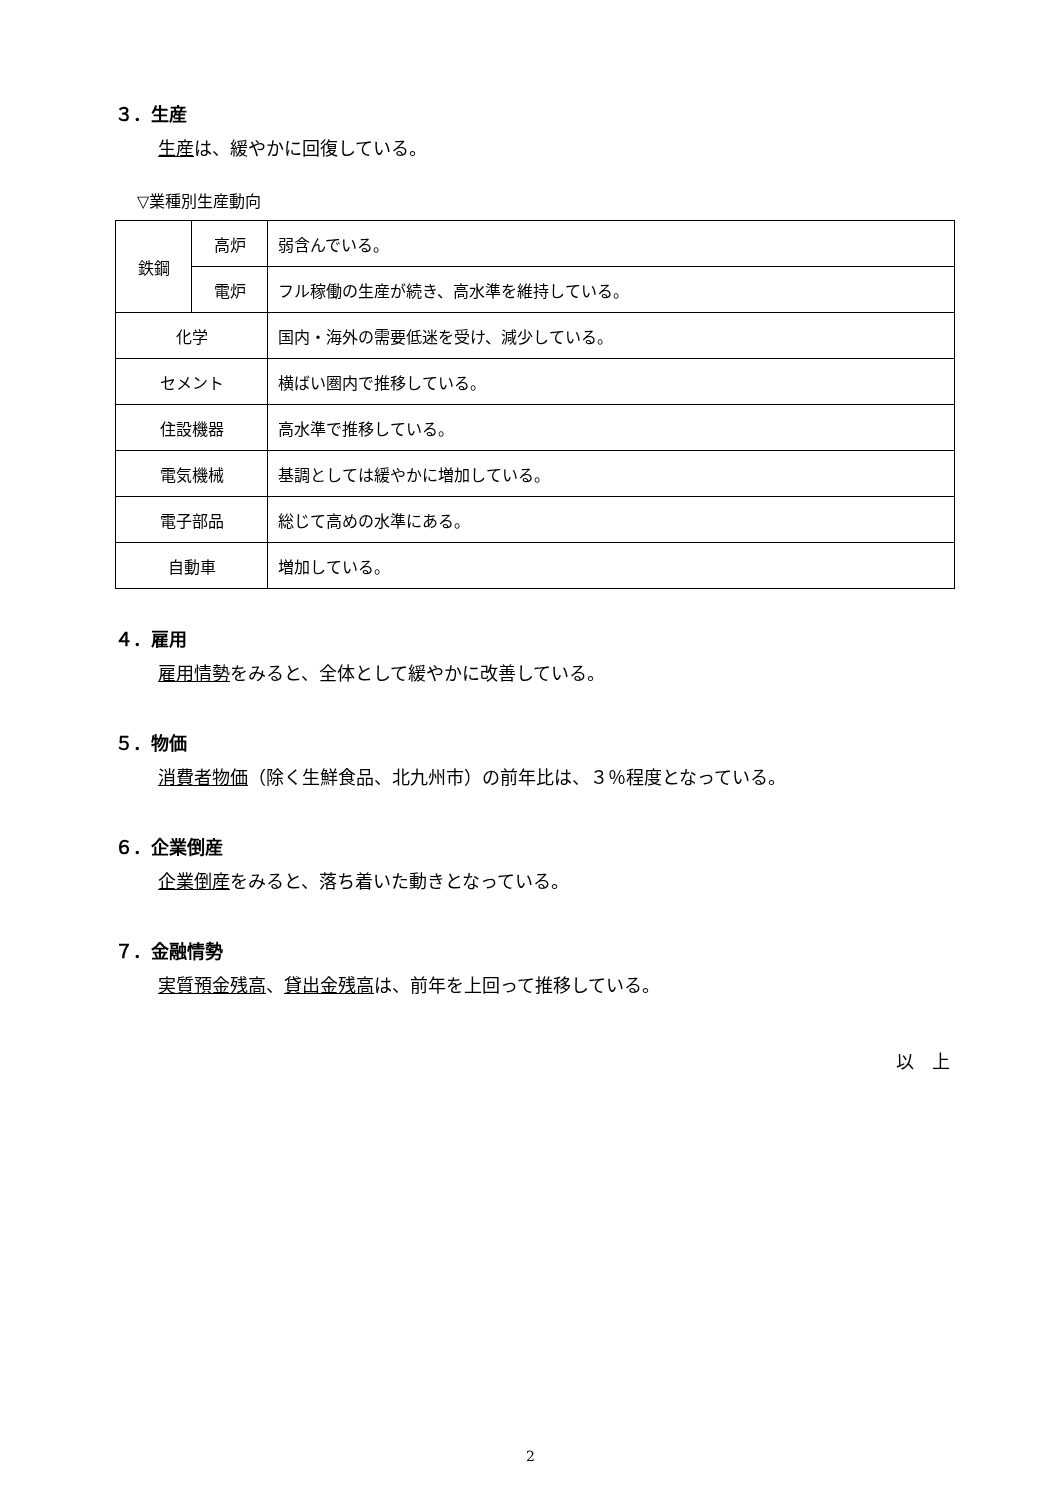３．生産
生産は、緩やかに回復している。
▽業種別生産動向
| 鉄鋼 | 高炉 | 弱含んでいる。 |
| | 電炉 | フル稼働の生産が続き、高水準を維持している。 |
| 化学 | | 国内・海外の需要低迷を受け、減少している。 |
| セメント | | 横ばい圏内で推移している。 |
| 住設機器 | | 高水準で推移している。 |
| 電気機械 | | 基調としては緩やかに増加している。 |
| 電子部品 | | 総じて高めの水準にある。 |
| 自動車 | | 増加している。 |
４．雇用
雇用情勢をみると、全体として緩やかに改善している。
５．物価
消費者物価（除く生鮮食品、北九州市）の前年比は、３％程度となっている。
６．企業倒産
企業倒産をみると、落ち着いた動きとなっている。
７．金融情勢
実質預金残高、貸出金残高は、前年を上回って推移している。
以　上
2